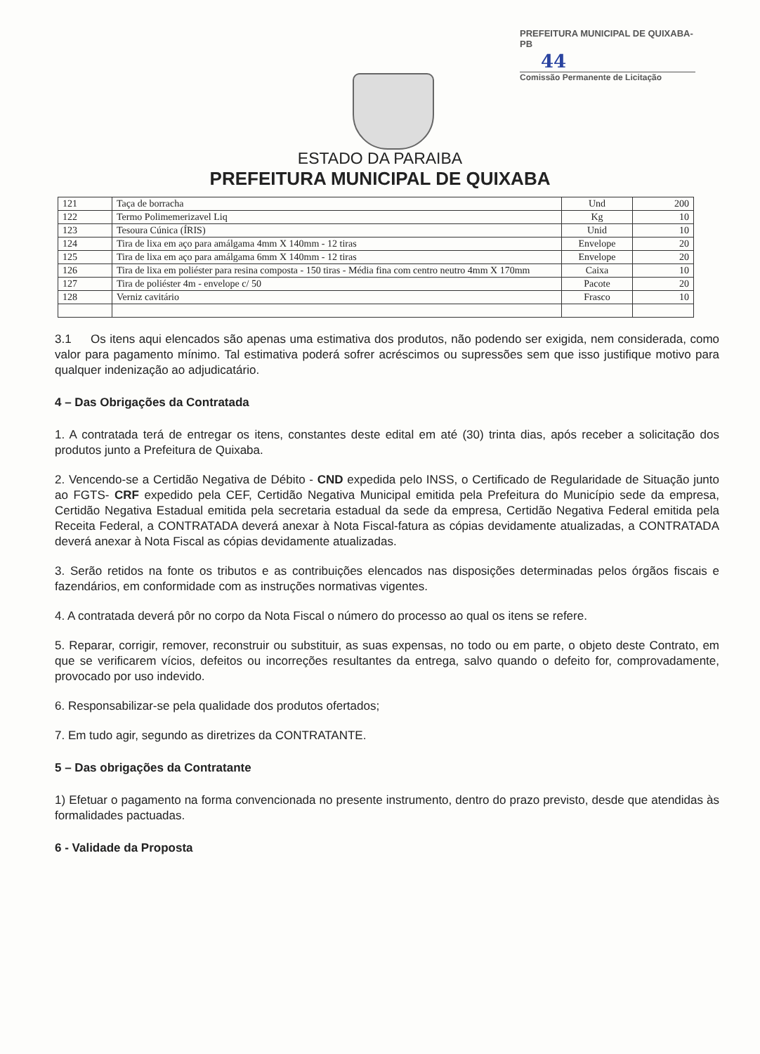PREFEITURA MUNICIPAL DE QUIXABA-PB
44
Comissão Permanente de Licitação
ESTADO DA PARAIBA
PREFEITURA MUNICIPAL DE QUIXABA
| 121 | Taça de borracha | Und | 200 |
| 122 | Termo Polimemerizavel Liq | Kg | 10 |
| 123 | Tesoura Cúnica (ÍRIS) | Unid | 10 |
| 124 | Tira de lixa em aço para amálgama 4mm X 140mm - 12 tiras | Envelope | 20 |
| 125 | Tira de lixa em aço para amálgama 6mm X 140mm - 12 tiras | Envelope | 20 |
| 126 | Tira de lixa em poliéster para resina composta - 150 tiras - Média fina com centro neutro 4mm X 170mm | Caixa | 10 |
| 127 | Tira de poliéster 4m - envelope c/ 50 | Pacote | 20 |
| 128 | Verniz cavitário | Frasco | 10 |
3.1 Os itens aqui elencados são apenas uma estimativa dos produtos, não podendo ser exigida, nem considerada, como valor para pagamento mínimo. Tal estimativa poderá sofrer acréscimos ou supressões sem que isso justifique motivo para qualquer indenização ao adjudicatário.
4 – Das Obrigações da Contratada
1. A contratada terá de entregar os itens, constantes deste edital em até (30) trinta dias, após receber a solicitação dos produtos junto a Prefeitura de Quixaba.
2. Vencendo-se a Certidão Negativa de Débito - CND expedida pelo INSS, o Certificado de Regularidade de Situação junto ao FGTS- CRF expedido pela CEF, Certidão Negativa Municipal emitida pela Prefeitura do Município sede da empresa, Certidão Negativa Estadual emitida pela secretaria estadual da sede da empresa, Certidão Negativa Federal emitida pela Receita Federal, a CONTRATADA deverá anexar à Nota Fiscal-fatura as cópias devidamente atualizadas, a CONTRATADA deverá anexar à Nota Fiscal as cópias devidamente atualizadas.
3. Serão retidos na fonte os tributos e as contribuições elencados nas disposições determinadas pelos órgãos fiscais e fazendários, em conformidade com as instruções normativas vigentes.
4. A contratada deverá pôr no corpo da Nota Fiscal o número do processo ao qual os itens se refere.
5. Reparar, corrigir, remover, reconstruir ou substituir, as suas expensas, no todo ou em parte, o objeto deste Contrato, em que se verificarem vícios, defeitos ou incorreções resultantes da entrega, salvo quando o defeito for, comprovadamente, provocado por uso indevido.
6. Responsabilizar-se pela qualidade dos produtos ofertados;
7. Em tudo agir, segundo as diretrizes da CONTRATANTE.
5 – Das obrigações da Contratante
1) Efetuar o pagamento na forma convencionada no presente instrumento, dentro do prazo previsto, desde que atendidas às formalidades pactuadas.
6 - Validade da Proposta